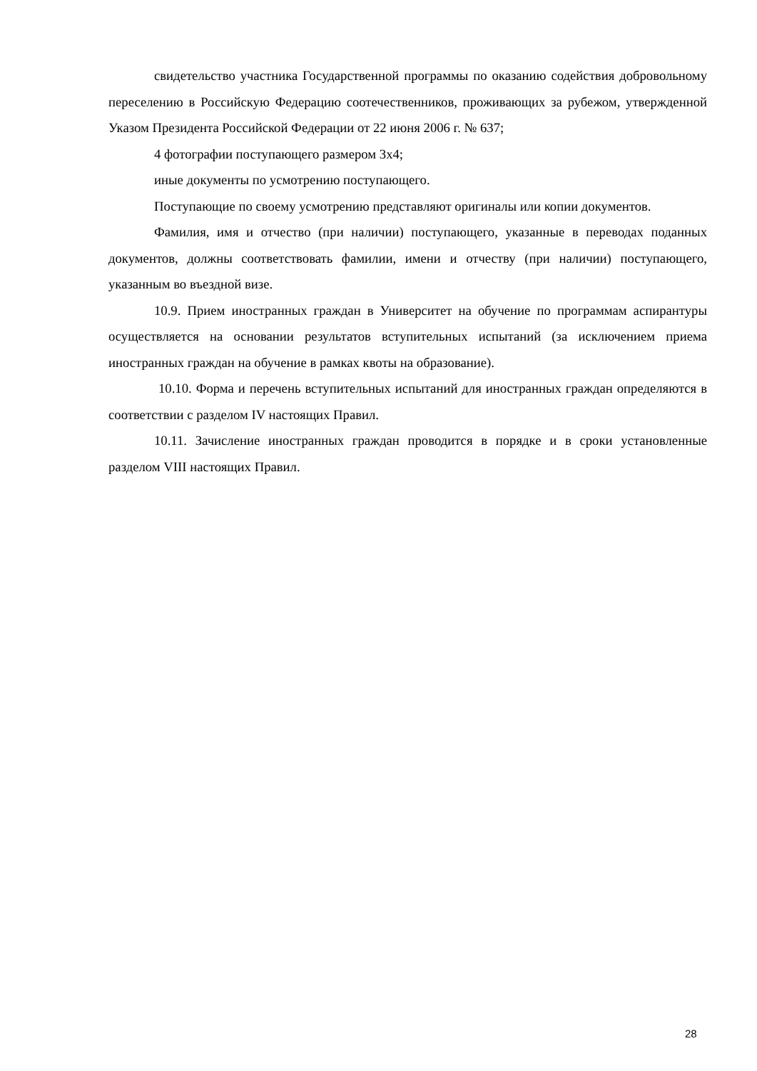свидетельство участника Государственной программы по оказанию содействия добровольному переселению в Российскую Федерацию соотечественников, проживающих за рубежом, утвержденной Указом Президента Российской Федерации от 22 июня 2006 г. № 637;
4 фотографии поступающего размером 3х4;
иные документы по усмотрению поступающего.
Поступающие по своему усмотрению представляют оригиналы или копии документов.
Фамилия, имя и отчество (при наличии) поступающего, указанные в переводах поданных документов, должны соответствовать фамилии, имени и отчеству (при наличии) поступающего, указанным во въездной визе.
10.9. Прием иностранных граждан в Университет на обучение по программам аспирантуры осуществляется на основании результатов вступительных испытаний (за исключением приема иностранных граждан на обучение в рамках квоты на образование).
10.10. Форма и перечень вступительных испытаний для иностранных граждан определяются в соответствии с разделом IV настоящих Правил.
10.11. Зачисление иностранных граждан проводится в порядке и в сроки установленные разделом VIII настоящих Правил.
28